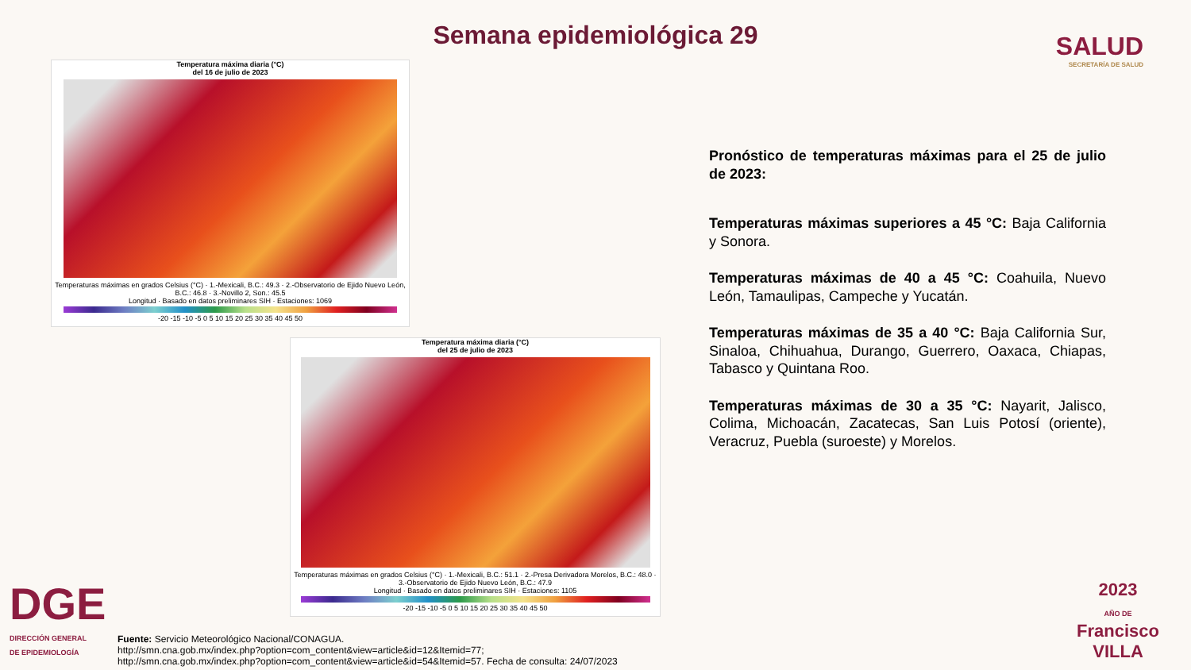Semana epidemiológica 29
SALUD
SECRETARÍA DE SALUD
Temperatura máxima diaria (°C)
del 16 de julio de 2023
Temperaturas máximas en grados Celsius (°C) · 1.-Mexicali, B.C.: 49.3 · 2.-Observatorio de Ejido Nuevo León, B.C.: 46.8 · 3.-Novillo 2, Son.: 45.5
Longitud · Basado en datos preliminares SIH · Estaciones: 1069
-20 -15 -10 -5 0 5 10 15 20 25 30 35 40 45 50
Temperatura máxima diaria (°C)
del 25 de julio de 2023
Temperaturas máximas en grados Celsius (°C) · 1.-Mexicali, B.C.: 51.1 · 2.-Presa Derivadora Morelos, B.C.: 48.0 · 3.-Observatorio de Ejido Nuevo León, B.C.: 47.9
Longitud · Basado en datos preliminares SIH · Estaciones: 1105
-20 -15 -10 -5 0 5 10 15 20 25 30 35 40 45 50
Pronóstico de temperaturas máximas para el 25 de julio de 2023:
Temperaturas máximas superiores a 45 °C: Baja California y Sonora.
Temperaturas máximas de 40 a 45 °C: Coahuila, Nuevo León, Tamaulipas, Campeche y Yucatán.
Temperaturas máximas de 35 a 40 °C: Baja California Sur, Sinaloa, Chihuahua, Durango, Guerrero, Oaxaca, Chiapas, Tabasco y Quintana Roo.
Temperaturas máximas de 30 a 35 °C: Nayarit, Jalisco, Colima, Michoacán, Zacatecas, San Luis Potosí (oriente), Veracruz, Puebla (suroeste) y Morelos.
DGE
DIRECCIÓN GENERAL
DE EPIDEMIOLOGÍA
Fuente: Servicio Meteorológico Nacional/CONAGUA.
http://smn.cna.gob.mx/index.php?option=com_content&view=article&id=12&Itemid=77;
http://smn.cna.gob.mx/index.php?option=com_content&view=article&id=54&Itemid=57. Fecha de consulta: 24/07/2023
2023
AÑO DE
Francisco
VILLA